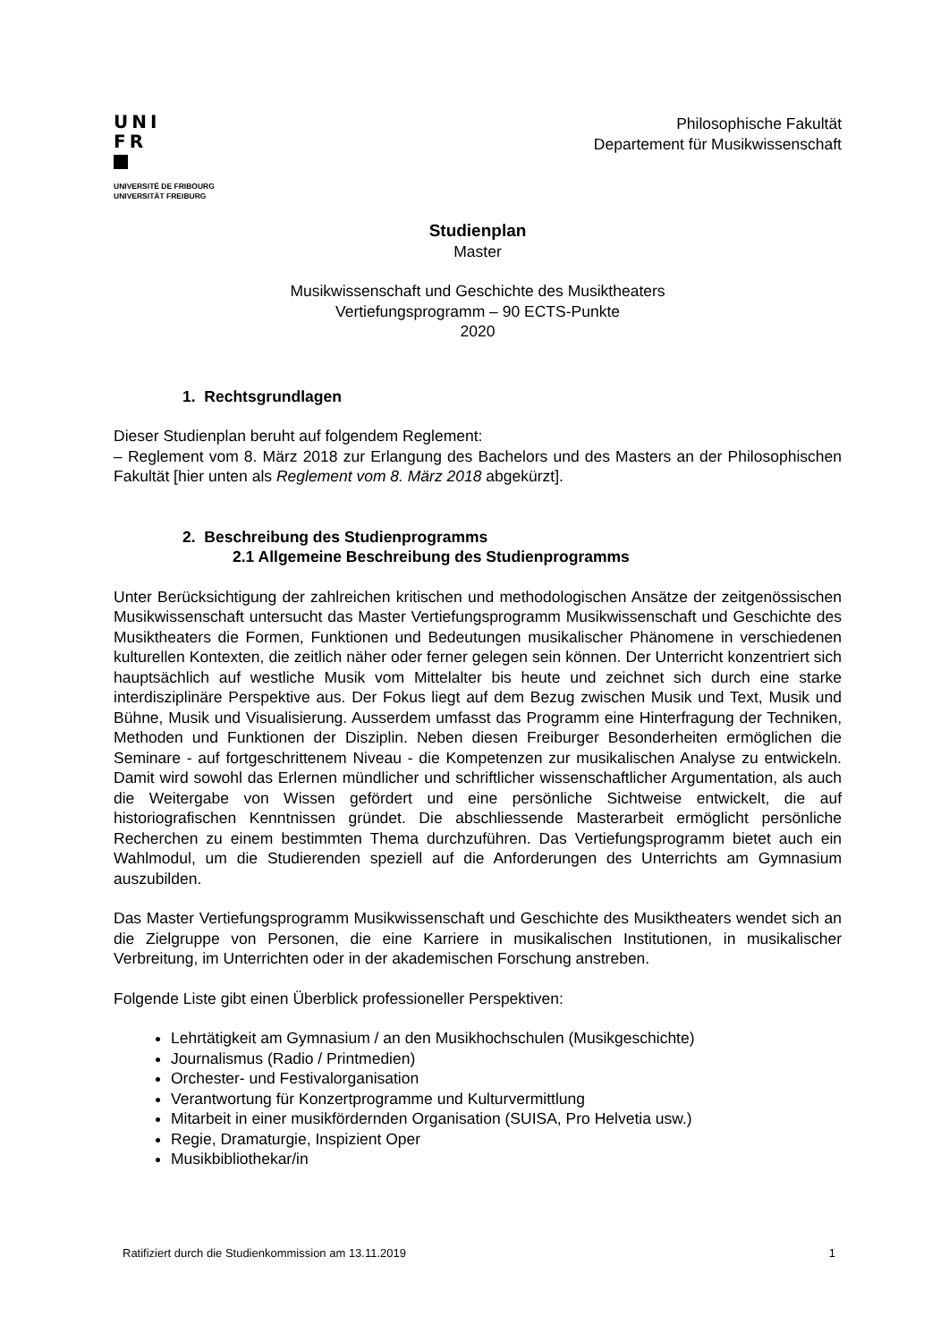UNI
FR
UNIVERSITÉ DE FRIBOURG
UNIVERSITÄT FREIBURG
Philosophische Fakultät
Departement für Musikwissenschaft
Studienplan
Master
Musikwissenschaft und Geschichte des Musiktheaters
Vertiefungsprogramm – 90 ECTS-Punkte
2020
1. Rechtsgrundlagen
Dieser Studienplan beruht auf folgendem Reglement:
– Reglement vom 8. März 2018 zur Erlangung des Bachelors und des Masters an der Philosophischen Fakultät [hier unten als Reglement vom 8. März 2018 abgekürzt].
2. Beschreibung des Studienprogramms
2.1 Allgemeine Beschreibung des Studienprogramms
Unter Berücksichtigung der zahlreichen kritischen und methodologischen Ansätze der zeitgenössischen Musikwissenschaft untersucht das Master Vertiefungsprogramm Musikwissenschaft und Geschichte des Musiktheaters die Formen, Funktionen und Bedeutungen musikalischer Phänomene in verschiedenen kulturellen Kontexten, die zeitlich näher oder ferner gelegen sein können. Der Unterricht konzentriert sich hauptsächlich auf westliche Musik vom Mittelalter bis heute und zeichnet sich durch eine starke interdisziplinäre Perspektive aus. Der Fokus liegt auf dem Bezug zwischen Musik und Text, Musik und Bühne, Musik und Visualisierung. Ausserdem umfasst das Programm eine Hinterfragung der Techniken, Methoden und Funktionen der Disziplin. Neben diesen Freiburger Besonderheiten ermöglichen die Seminare - auf fortgeschrittenem Niveau - die Kompetenzen zur musikalischen Analyse zu entwickeln. Damit wird sowohl das Erlernen mündlicher und schriftlicher wissenschaftlicher Argumentation, als auch die Weitergabe von Wissen gefördert und eine persönliche Sichtweise entwickelt, die auf historiografischen Kenntnissen gründet. Die abschliessende Masterarbeit ermöglicht persönliche Recherchen zu einem bestimmten Thema durchzuführen. Das Vertiefungsprogramm bietet auch ein Wahlmodul, um die Studierenden speziell auf die Anforderungen des Unterrichts am Gymnasium auszubilden.
Das Master Vertiefungsprogramm Musikwissenschaft und Geschichte des Musiktheaters wendet sich an die Zielgruppe von Personen, die eine Karriere in musikalischen Institutionen, in musikalischer Verbreitung, im Unterrichten oder in der akademischen Forschung anstreben.
Folgende Liste gibt einen Überblick professioneller Perspektiven:
Lehrtätigkeit am Gymnasium / an den Musikhochschulen (Musikgeschichte)
Journalismus (Radio / Printmedien)
Orchester- und Festivalorganisation
Verantwortung für Konzertprogramme und Kulturvermittlung
Mitarbeit in einer musikfördernden Organisation (SUISA, Pro Helvetia usw.)
Regie, Dramaturgie, Inspizient Oper
Musikbibliothekar/in
Ratifiziert durch die Studienkommission am 13.11.2019 1